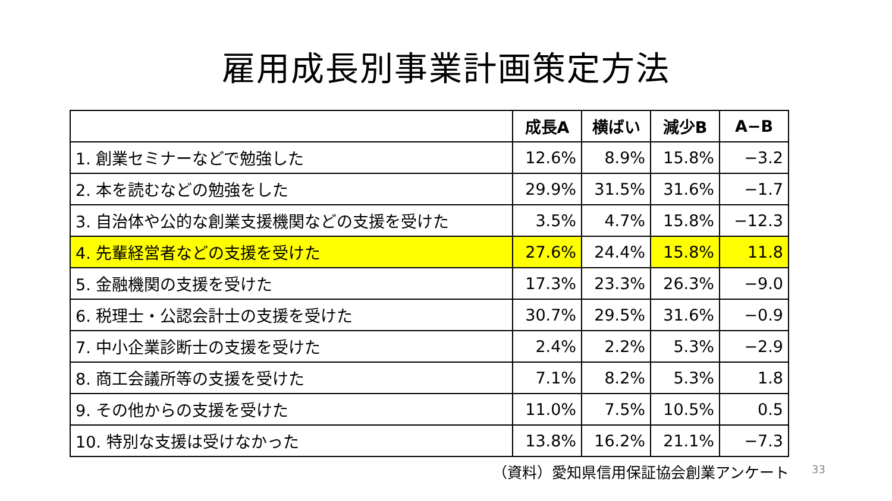雇用成長別事業計画策定方法
| | 成長A | 横ばい | 減少B | A−B |
| --- | --- | --- | --- | --- |
| 1. 創業セミナーなどで勉強した | 12.6% | 8.9% | 15.8% | −3.2 |
| 2. 本を読むなどの勉強をした | 29.9% | 31.5% | 31.6% | −1.7 |
| 3. 自治体や公的な創業支援機関などの支援を受けた | 3.5% | 4.7% | 15.8% | −12.3 |
| 4. 先輩経営者などの支援を受けた | 27.6% | 24.4% | 15.8% | 11.8 |
| 5. 金融機関の支援を受けた | 17.3% | 23.3% | 26.3% | −9.0 |
| 6. 税理士・公認会計士の支援を受けた | 30.7% | 29.5% | 31.6% | −0.9 |
| 7. 中小企業診断士の支援を受けた | 2.4% | 2.2% | 5.3% | −2.9 |
| 8. 商工会議所等の支援を受けた | 7.1% | 8.2% | 5.3% | 1.8 |
| 9. その他からの支援を受けた | 11.0% | 7.5% | 10.5% | 0.5 |
| 10. 特別な支援は受けなかった | 13.8% | 16.2% | 21.1% | −7.3 |
（資料）愛知県信用保証協会創業アンケート 33